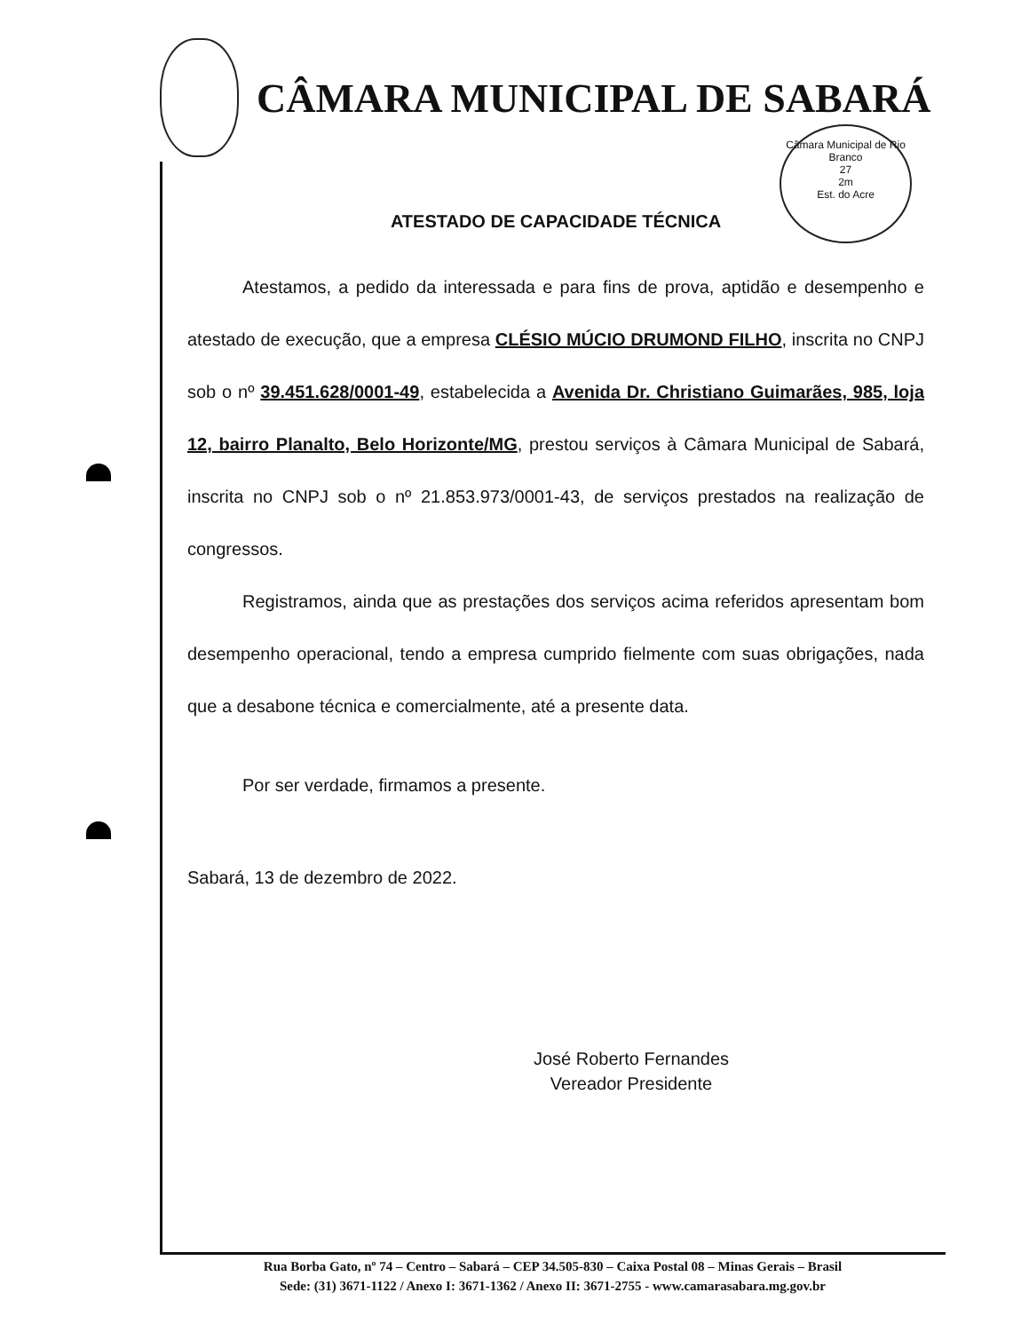CÂMARA MUNICIPAL DE SABARÁ
Câmara Municipal de Rio Branco
27
2m
Est. do Acre
ATESTADO DE CAPACIDADE TÉCNICA
Atestamos, a pedido da interessada e para fins de prova, aptidão e desempenho e atestado de execução, que a empresa CLÉSIO MÚCIO DRUMOND FILHO, inscrita no CNPJ sob o nº 39.451.628/0001-49, estabelecida a Avenida Dr. Christiano Guimarães, 985, loja 12, bairro Planalto, Belo Horizonte/MG, prestou serviços à Câmara Municipal de Sabará, inscrita no CNPJ sob o nº 21.853.973/0001-43, de serviços prestados na realização de congressos.
Registramos, ainda que as prestações dos serviços acima referidos apresentam bom desempenho operacional, tendo a empresa cumprido fielmente com suas obrigações, nada que a desabone técnica e comercialmente, até a presente data.
Por ser verdade, firmamos a presente.
Sabará, 13 de dezembro de 2022.
José Roberto Fernandes
Vereador Presidente
Rua Borba Gato, nº 74 – Centro – Sabará – CEP 34.505-830 – Caixa Postal 08 – Minas Gerais – Brasil
Sede: (31) 3671-1122 / Anexo I: 3671-1362 / Anexo II: 3671-2755 - www.camarasabara.mg.gov.br